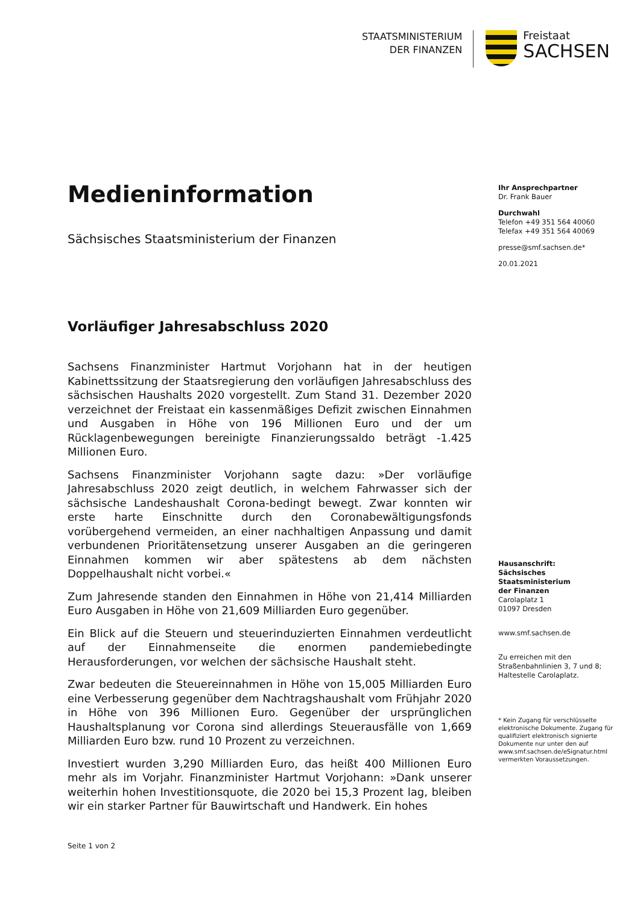STAATSMINISTERIUM
DER FINANZEN
Freistaat
SACHSEN
Medieninformation
Sächsisches Staatsministerium der Finanzen
Vorläufiger Jahresabschluss 2020
Sachsens Finanzminister Hartmut Vorjohann hat in der heutigen Kabinettssitzung der Staatsregierung den vorläufigen Jahresabschluss des sächsischen Haushalts 2020 vorgestellt. Zum Stand 31. Dezember 2020 verzeichnet der Freistaat ein kassenmäßiges Defizit zwischen Einnahmen und Ausgaben in Höhe von 196 Millionen Euro und der um Rücklagenbewegungen bereinigte Finanzierungssaldo beträgt -1.425 Millionen Euro.
Sachsens Finanzminister Vorjohann sagte dazu: »Der vorläufige Jahresabschluss 2020 zeigt deutlich, in welchem Fahrwasser sich der sächsische Landeshaushalt Corona-bedingt bewegt. Zwar konnten wir erste harte Einschnitte durch den Coronabewältigungsfonds vorübergehend vermeiden, an einer nachhaltigen Anpassung und damit verbundenen Prioritätensetzung unserer Ausgaben an die geringeren Einnahmen kommen wir aber spätestens ab dem nächsten Doppelhaushalt nicht vorbei.«
Zum Jahresende standen den Einnahmen in Höhe von 21,414 Milliarden Euro Ausgaben in Höhe von 21,609 Milliarden Euro gegenüber.
Ein Blick auf die Steuern und steuerinduzierten Einnahmen verdeutlicht auf der Einnahmenseite die enormen pandemiebedingte Herausforderungen, vor welchen der sächsische Haushalt steht.
Zwar bedeuten die Steuereinnahmen in Höhe von 15,005 Milliarden Euro eine Verbesserung gegenüber dem Nachtragshaushalt vom Frühjahr 2020 in Höhe von 396 Millionen Euro. Gegenüber der ursprünglichen Haushaltsplanung vor Corona sind allerdings Steuerausfälle von 1,669 Milliarden Euro bzw. rund 10 Prozent zu verzeichnen.
Investiert wurden 3,290 Milliarden Euro, das heißt 400 Millionen Euro mehr als im Vorjahr. Finanzminister Hartmut Vorjohann: »Dank unserer weiterhin hohen Investitionsquote, die 2020 bei 15,3 Prozent lag, bleiben wir ein starker Partner für Bauwirtschaft und Handwerk. Ein hohes
Ihr Ansprechpartner
Dr. Frank Bauer
Durchwahl
Telefon +49 351 564 40060
Telefax +49 351 564 40069
presse@smf.sachsen.de*
20.01.2021
Hausanschrift:
Sächsisches Staatsministerium
der Finanzen
Carolaplatz 1
01097 Dresden
www.smf.sachsen.de
Zu erreichen mit den
Straßenbahnlinien 3, 7 und 8;
Haltestelle Carolaplatz.
* Kein Zugang für verschlüsselte elektronische Dokumente. Zugang für qualifiziert elektronisch signierte Dokumente nur unter den auf www.smf.sachsen.de/eSignatur.html vermerkten Voraussetzungen.
Seite 1 von 2